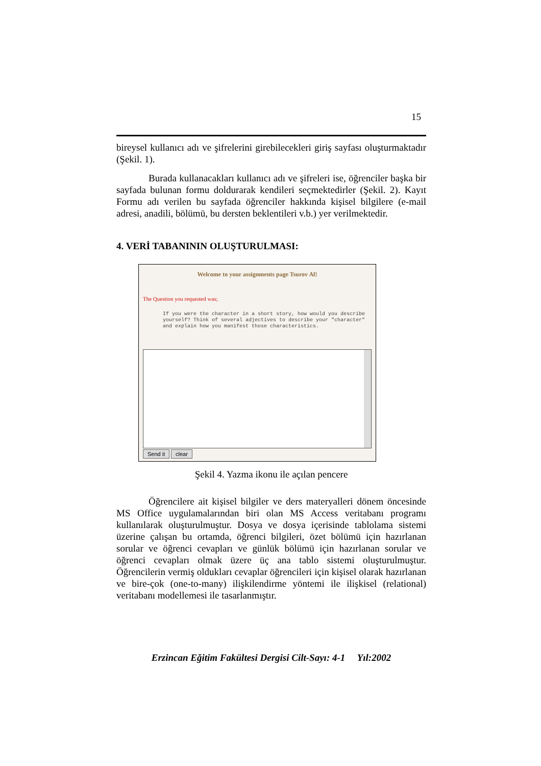15
bireysel kullanıcı adı ve şifrelerini girebilecekleri giriş sayfası oluşturmaktadır (Şekil. 1).
Burada kullanacakları kullanıcı adı ve şifreleri ise, öğrenciler başka bir sayfada bulunan formu doldurarak kendileri seçmektedirler (Şekil. 2). Kayıt Formu adı verilen bu sayfada öğrenciler hakkında kişisel bilgilere (e-mail adresi, anadili, bölümü, bu dersten beklentileri v.b.) yer verilmektedir.
4. VERİ TABANININ OLUŞTURULMASI:
Welcome to your assignments page Tsurov Al!
The Question you requested was;
If you were the character in a short story, how would you describe yourself? Think of several adjectives to describe your "character" and explain how you manifest those characteristics.
Send it clear
Şekil 4. Yazma ikonu ile açılan pencere
Öğrencilere ait kişisel bilgiler ve ders materyalleri dönem öncesinde MS Office uygulamalarından biri olan MS Access veritabanı programı kullanılarak oluşturulmuştur. Dosya ve dosya içerisinde tablolama sistemi üzerine çalışan bu ortamda, öğrenci bilgileri, özet bölümü için hazırlanan sorular ve öğrenci cevapları ve günlük bölümü için hazırlanan sorular ve öğrenci cevapları olmak üzere üç ana tablo sistemi oluşturulmuştur. Öğrencilerin vermiş oldukları cevaplar öğrencileri için kişisel olarak hazırlanan ve bire-çok (one-to-many) ilişkilendirme yöntemi ile ilişkisel (relational) veritabanı modellemesi ile tasarlanmıştır.
Erzincan Eğitim Fakültesi Dergisi Cilt-Sayı: 4-1 Yıl:2002